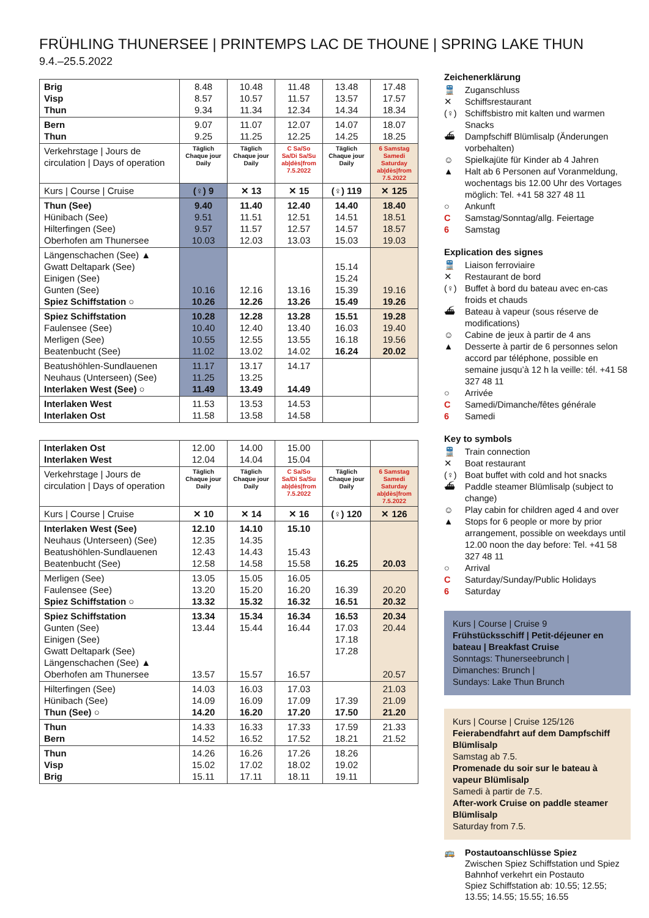FRÜHLING THUNERSEE | PRINTEMPS LAC DE THOUNE | SPRING LAKE THUN
9.4.–25.5.2022
| Brig Visp Thun | 8.48 8.57 9.34 | 10.48 10.57 11.34 | 11.48 11.57 12.34 | 13.48 13.57 14.34 | 17.48 17.57 18.34 |
| Bern Thun | 9.07 9.25 | 11.07 11.25 | 12.07 12.25 | 14.07 14.25 | 18.07 18.25 |
| Verkehrstage / Jours de circulation / Days of operation | Täglich Chaque jour Daily | Täglich Chaque jour Daily | C Sa/So Sa/Di Sa/Su ab/dès/from 7.5.2022 | Täglich Chaque jour Daily | 6 Samstag Samedi Saturday ab/dès/from 7.5.2022 |
| Kurs / Course / Cruise | (♀) 9 | ✕ 13 | ✕ 15 | (♀) 119 | ✕ 125 |
| Thun (See) Hünibach (See) Hilterfingen (See) Oberhofen am Thunersee | 9.40 9.51 9.57 10.03 | 11.40 11.51 11.57 12.03 | 12.40 12.51 12.57 13.03 | 14.40 14.51 14.57 15.03 | 18.40 18.51 18.57 19.03 |
| Längenschachen (See) ▲ Gwatt Deltapark (See) Einigen (See) Gunten (See) Spiez Schiffstation ○ | 10.16 10.26 | 12.16 12.26 | 13.16 13.26 | 15.14 15.24 15.39 15.49 | 19.16 19.26 |
| Spiez Schiffstation Faulensee (See) Merligen (See) Beatenbucht (See) | 10.28 10.40 10.55 11.02 | 12.28 12.40 12.55 13.02 | 13.28 13.40 13.55 14.02 | 15.51 16.03 16.18 16.24 | 19.28 19.40 19.56 20.02 |
| Beatushöhlen-Sundlauenen Neuhaus (Unterseen) (See) Interlaken West (See) ○ | 11.17 11.25 11.49 | 13.17 13.25 13.49 | 14.17 14.49 | | |
| Interlaken West Interlaken Ost | 11.53 11.58 | 13.53 13.58 | 14.53 14.58 | | |
| Interlaken Ost Interlaken West | 12.00 12.04 | 14.00 14.04 | 15.00 15.04 | | |
| Verkehrstage / Jours de circulation / Days of operation | Täglich Chaque jour Daily | Täglich Chaque jour Daily | C Sa/So Sa/Di Sa/Su ab/dès/from 7.5.2022 | Täglich Chaque jour Daily | 6 Samstag Samedi Saturday ab/dès/from 7.5.2022 |
| Kurs / Course / Cruise | ✕ 10 | ✕ 14 | ✕ 16 | (♀) 120 | ✕ 126 |
| Interlaken West (See) Neuhaus (Unterseen) (See) Beatushöhlen-Sundlauenen Beatenbucht (See) | 12.10 12.35 12.43 12.58 | 14.10 14.35 14.43 14.58 | 15.10 15.43 15.58 | 16.25 | 20.03 |
| Merligen (See) Faulensee (See) Spiez Schiffstation ○ | 13.05 13.20 13.32 | 15.05 15.20 15.32 | 16.05 16.20 16.32 | 16.39 16.51 | 20.20 20.32 |
| Spiez Schiffstation Gunten (See) Einigen (See) Gwatt Deltapark (See) Längenschachen (See) ▲ Oberhofen am Thunersee | 13.34 13.44 13.57 | 15.34 15.44 15.57 | 16.34 16.44 16.57 | 16.53 17.03 17.18 17.28 | 20.34 20.44 20.57 |
| Hilterfingen (See) Hünibach (See) Thun (See) ○ | 14.03 14.09 14.20 | 16.03 16.09 16.20 | 17.03 17.09 17.20 | 17.39 17.50 | 21.03 21.09 21.20 |
| Thun Bern | 14.33 14.52 | 16.33 16.52 | 17.33 17.52 | 17.59 18.21 | 21.33 21.52 |
| Thun Visp Brig | 14.26 15.02 15.11 | 16.26 17.02 17.11 | 17.26 18.02 18.11 | 18.26 19.02 19.11 | |
Zeichenerklärung
🚆 Zuganschluss
✕ Schiffsrestaurant
(♀) Schiffsbistro mit kalten und warmen Snacks
⛴ Dampfschiff Blümlisalp (Änderungen vorbehalten)
☺ Spielkajüte für Kinder ab 4 Jahren
▲ Halt ab 6 Personen auf Voranmeldung, wochentags bis 12.00 Uhr des Vortages möglich: Tel. +41 58 327 48 11
○ Ankunft
C Samstag/Sonntag/allg. Feiertage
6 Samstag
Explication des signes
🚆 Liaison ferroviaire
✕ Restaurant de bord
(♀) Buffet à bord du bateau avec en-cas froids et chauds
⛴ Bateau à vapeur (sous réserve de modifications)
☺ Cabine de jeux à partir de 4 ans
▲ Desserte à partir de 6 personnes selon accord par téléphone, possible en semaine jusqu’à 12 h la veille: tél. +41 58 327 48 11
○ Arrivée
C Samedi/Dimanche/fêtes générale
6 Samedi
Key to symbols
🚆 Train connection
✕ Boat restaurant
(♀) Boat buffet with cold and hot snacks
⛴ Paddle steamer Blümlisalp (subject to change)
☺ Play cabin for children aged 4 and over
▲ Stops for 6 people or more by prior arrangement, possible on weekdays until 12.00 noon the day before: Tel. +41 58 327 48 11
○ Arrival
C Saturday/Sunday/Public Holidays
6 Saturday
Kurs | Course | Cruise 9
Frühstücksschiff | Petit-déjeuner en bateau | Breakfast Cruise
Sonntags: Thunerseebrunch |
Dimanches: Brunch |
Sundays: Lake Thun Brunch
Kurs | Course | Cruise 125/126
Feierabendfahrt auf dem Dampfschiff Blümlisalp
Samstag ab 7.5.
Promenade du soir sur le bateau à vapeur Blümlisalp
Samedi à partir de 7.5.
After-work Cruise on paddle steamer Blümlisalp
Saturday from 7.5.
🚌 Postautoanschlüsse Spiez
Zwischen Spiez Schiffstation und Spiez Bahnhof verkehrt ein Postauto
Spiez Schiffstation ab: 10.55; 12.55; 13.55; 14.55; 15.55; 16.55